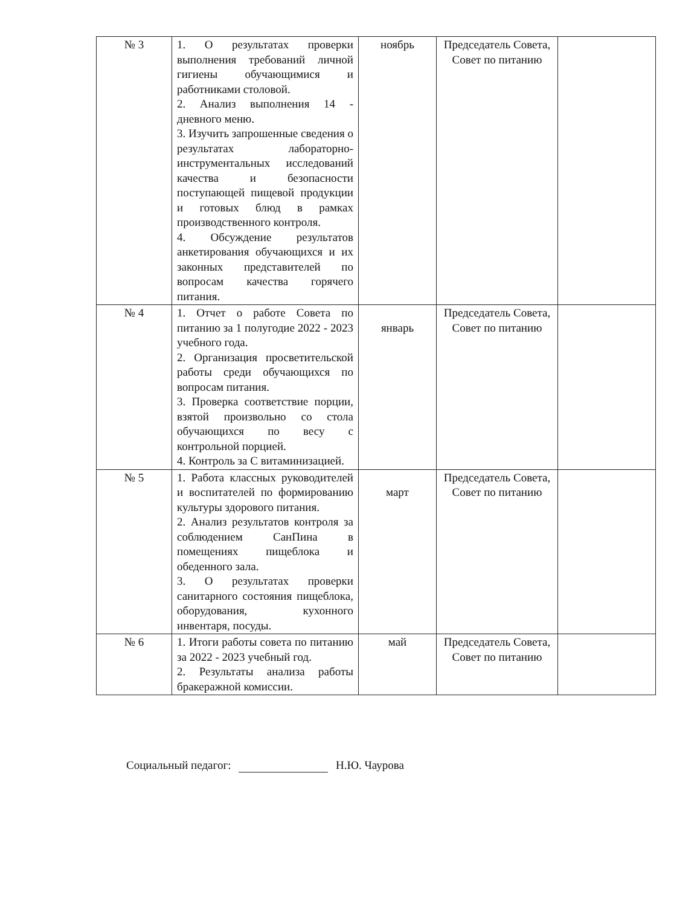| № 3 | 1. О результатах проверки выполнения требований личной гигиены обучающимися и работниками столовой. 2. Анализ выполнения 14 - дневного меню. 3. Изучить запрошенные сведения о результатах лабораторно-инструментальных исследований качества и безопасности поступающей пищевой продукции и готовых блюд в рамках производственного контроля. 4. Обсуждение результатов анкетирования обучающихся и их законных представителей по вопросам качества горячего питания. | ноябрь | Председатель Совета, Совет по питанию | |
| № 4 | 1. Отчет о работе Совета по питанию за 1 полугодие 2022 - 2023 учебного года. 2. Организация просветительской работы среди обучающихся по вопросам питания. 3. Проверка соответствие порции, взятой произвольно со стола обучающихся по весу с контрольной порцией. 4. Контроль за С витаминизацией. | январь | Председатель Совета, Совет по питанию | |
| № 5 | 1. Работа классных руководителей и воспитателей по формированию культуры здорового питания. 2. Анализ результатов контроля за соблюдением СанПина в помещениях пищеблока и обеденного зала. 3. О результатах проверки санитарного состояния пищеблока, оборудования, кухонного инвентаря, посуды. | март | Председатель Совета, Совет по питанию | |
| № 6 | 1. Итоги работы совета по питанию за 2022 - 2023 учебный год. 2. Результаты анализа работы бракеражной комиссии. | май | Председатель Совета, Совет по питанию | |
Социальный педагог: Н.Ю. Чаурова